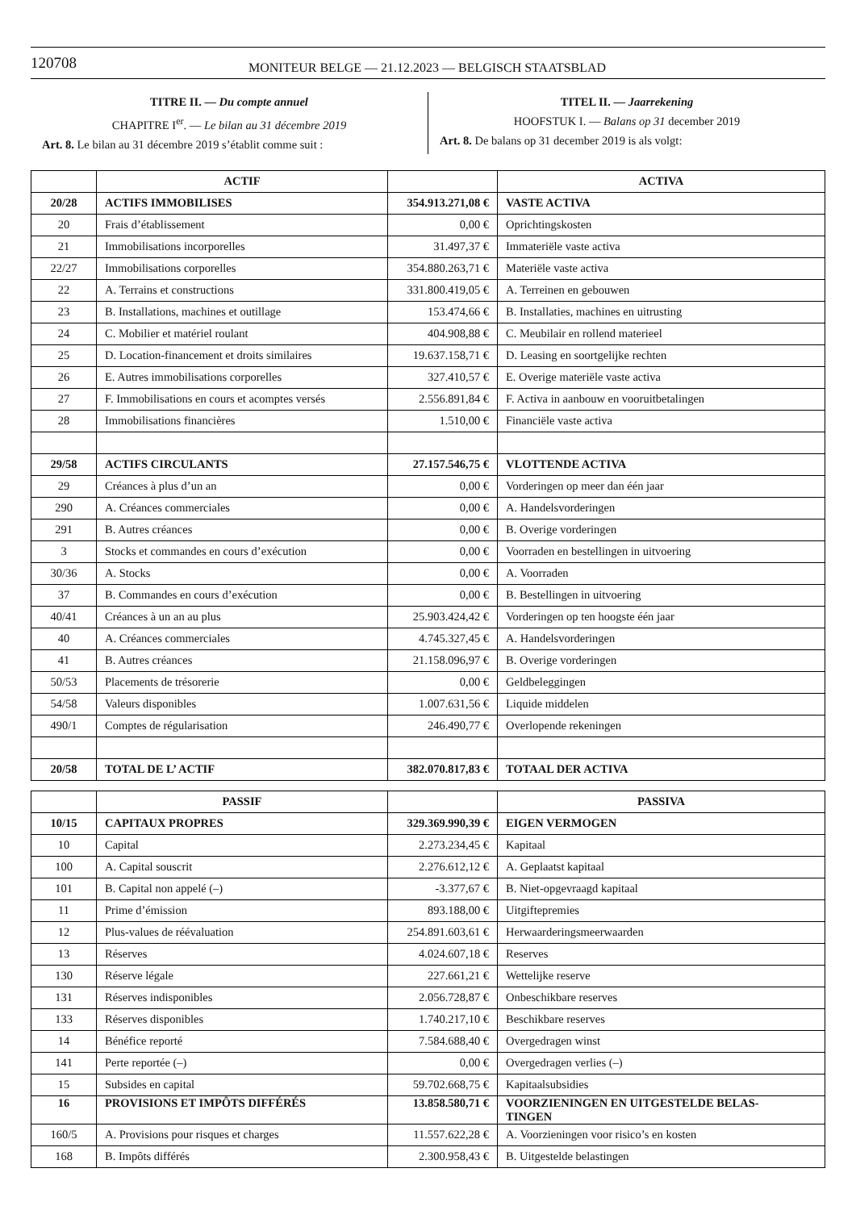120708 MONITEUR BELGE — 21.12.2023 — BELGISCH STAATSBLAD
TITRE II. — Du compte annuel
CHAPITRE I<sup>er</sup>. — Le bilan au 31 décembre 2019
Art. 8. Le bilan au 31 décembre 2019 s’établit comme suit :
TITEL II. — Jaarrekening
HOOFSTUK I. — Balans op 31 december 2019
Art. 8. De balans op 31 december 2019 is als volgt:
| | ACTIF | | ACTIVA |
| --- | --- | --- | --- |
| 20/28 | ACTIFS IMMOBILISES | 354.913.271,08 € | VASTE ACTIVA |
| 20 | Frais d’établissement | 0,00 € | Oprichtingskosten |
| 21 | Immobilisations incorporelles | 31.497,37 € | Immateriële vaste activa |
| 22/27 | Immobilisations corporelles | 354.880.263,71 € | Materiële vaste activa |
| 22 | A. Terrains et constructions | 331.800.419,05 € | A. Terreinen en gebouwen |
| 23 | B. Installations, machines et outillage | 153.474,66 € | B. Installaties, machines en uitrusting |
| 24 | C. Mobilier et matériel roulant | 404.908,88 € | C. Meubilair en rollend materieel |
| 25 | D. Location-financement et droits similaires | 19.637.158,71 € | D. Leasing en soortgelijke rechten |
| 26 | E. Autres immobilisations corporelles | 327.410,57 € | E. Overige materiële vaste activa |
| 27 | F. Immobilisations en cours et acomptes versés | 2.556.891,84 € | F. Activa in aanbouw en vooruitbetalingen |
| 28 | Immobilisations financières | 1.510,00 € | Financiële vaste activa |
| 29/58 | ACTIFS CIRCULANTS | 27.157.546,75 € | VLOTTENDE ACTIVA |
| 29 | Créances à plus d’un an | 0,00 € | Vorderingen op meer dan één jaar |
| 290 | A. Créances commerciales | 0,00 € | A. Handelsvorderingen |
| 291 | B. Autres créances | 0,00 € | B. Overige vorderingen |
| 3 | Stocks et commandes en cours d’exécution | 0,00 € | Voorraden en bestellingen in uitvoering |
| 30/36 | A. Stocks | 0,00 € | A. Voorraden |
| 37 | B. Commandes en cours d’exécution | 0,00 € | B. Bestellingen in uitvoering |
| 40/41 | Créances à un an au plus | 25.903.424,42 € | Vorderingen op ten hoogste één jaar |
| 40 | A. Créances commerciales | 4.745.327,45 € | A. Handelsvorderingen |
| 41 | B. Autres créances | 21.158.096,97 € | B. Overige vorderingen |
| 50/53 | Placements de trésorerie | 0,00 € | Geldbeleggingen |
| 54/58 | Valeurs disponibles | 1.007.631,56 € | Liquide middelen |
| 490/1 | Comptes de régularisation | 246.490,77 € | Overlopende rekeningen |
| 20/58 | TOTAL DE L’ ACTIF | 382.070.817,83 € | TOTAAL DER ACTIVA |
| | PASSIF | | PASSIVA |
| --- | --- | --- | --- |
| 10/15 | CAPITAUX PROPRES | 329.369.990,39 € | EIGEN VERMOGEN |
| 10 | Capital | 2.273.234,45 € | Kapitaal |
| 100 | A. Capital souscrit | 2.276.612,12 € | A. Geplaatst kapitaal |
| 101 | B. Capital non appelé (–) | -3.377,67 € | B. Niet-opgevraagd kapitaal |
| 11 | Prime d’émission | 893.188,00 € | Uitgiftepremies |
| 12 | Plus-values de réévaluation | 254.891.603,61 € | Herwaarderingsmeerwaarden |
| 13 | Réserves | 4.024.607,18 € | Reserves |
| 130 | Réserve légale | 227.661,21 € | Wettelijke reserve |
| 131 | Réserves indisponibles | 2.056.728,87 € | Onbeschikbare reserves |
| 133 | Réserves disponibles | 1.740.217,10 € | Beschikbare reserves |
| 14 | Bénéfice reporté | 7.584.688,40 € | Overgedragen winst |
| 141 | Perte reportée (–) | 0,00 € | Overgedragen verlies (–) |
| 15 | Subsides en capital | 59.702.668,75 € | Kapitaalsubsidies |
| 16 | PROVISIONS ET IMPÔTS DIFFÉRÉS | 13.858.580,71 € | VOORZIENINGEN EN UITGESTELDE BELAS- TINGEN |
| 160/5 | A. Provisions pour risques et charges | 11.557.622,28 € | A. Voorzieningen voor risico’s en kosten |
| 168 | B. Impôts différés | 2.300.958,43 € | B. Uitgestelde belastingen |